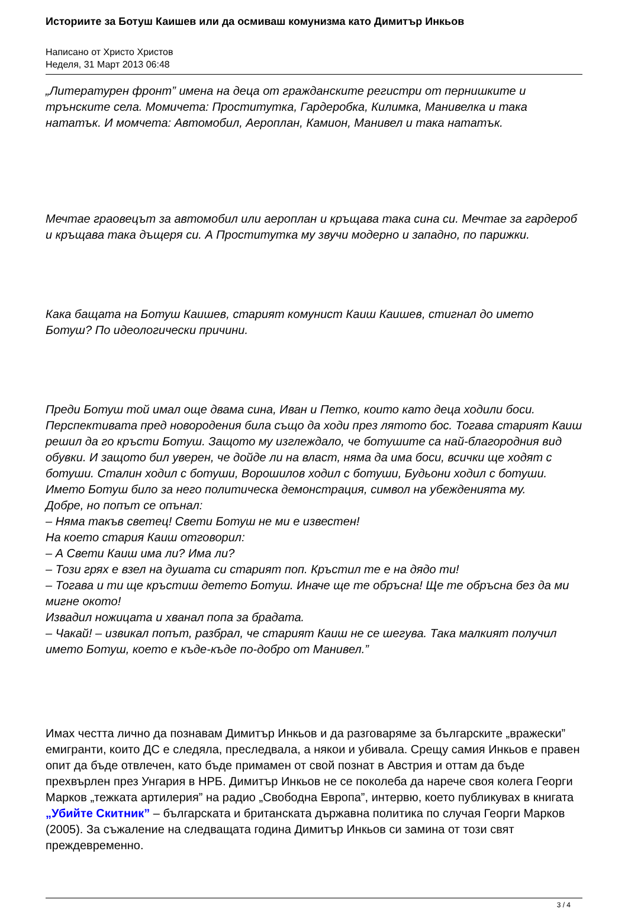Историите за Ботуш Каишев или да осмиваш комунизма като Димитър Инкьов
Написано от Христо Христов
Неделя, 31 Март 2013 06:48
„Литературен фронт” имена на деца от гражданските регистри от пернишките и трънските села. Момичета: Проститутка, Гардеробка, Килимка, Манивелка и така нататък. И момчета: Автомобил, Аероплан, Камион, Манивел и така нататък.
Мечтае граовецът за автомобил или аероплан и кръщава така сина си. Мечтае за гардероб и кръщава така дъщеря си. А Проститутка му звучи модерно и западно, по парижки.
Кака бащата на Ботуш Каишев, старият комунист Каиш Каишев, стигнал до името Ботуш? По идеологически причини.
Преди Ботуш той имал още двама сина, Иван и Петко, които като деца ходили боси. Перспективата пред новородения била също да ходи през лятото бос. Тогава старият Каиш решил да го кръсти Ботуш. Защото му изглеждало, че ботушите са най-благородния вид обувки. И защото бил уверен, че дойде ли на власт, няма да има боси, всички ще ходят с ботуши. Сталин ходил с ботуши, Ворошилов ходил с ботуши, Будьони ходил с ботуши.
Името Ботуш било за него политическа демонстрация, символ на убежденията му.
Добре, но попът се опънал:
– Няма такъв светец! Свети Ботуш не ми е известен!
На което стария Каиш отговорил:
– А Свети Каиш има ли? Има ли?
– Този грях е взел на душата си старият поп. Кръстил те е на дядо ти!
– Тогава и ти ще кръстиш детето Ботуш. Иначе ще те обръсна! Ще те обръсна без да ми мигне окото!
Извадил ножицата и хванал попа за брадата.
– Чакай! – извикал попът, разбрал, че старият Каиш не се шегува. Така малкият получил името Ботуш, което е къде-къде по-добро от Манивел.”
Имах честта лично да познавам Димитър Инкьов и да разговаряме за българските „вражески” емигранти, които ДС е следяла, преследвала, а някои и убивала. Срещу самия Инкьов е правен опит да бъде отвлечен, като бъде примамен от свой познат в Австрия и оттам да бъде прехвърлен през Унгария в НРБ. Димитър Инкьов не се поколеба да нарече своя колега Георги Марков „тежката артилерия” на радио „Свободна Европа”, интервю, което публикувах в книгата „Убийте Скитник” – българската и британската държавна политика по случая Георги Марков (2005). За съжаление на следващата година Димитър Инкьов си замина от този свят преждевременно.
3 / 4